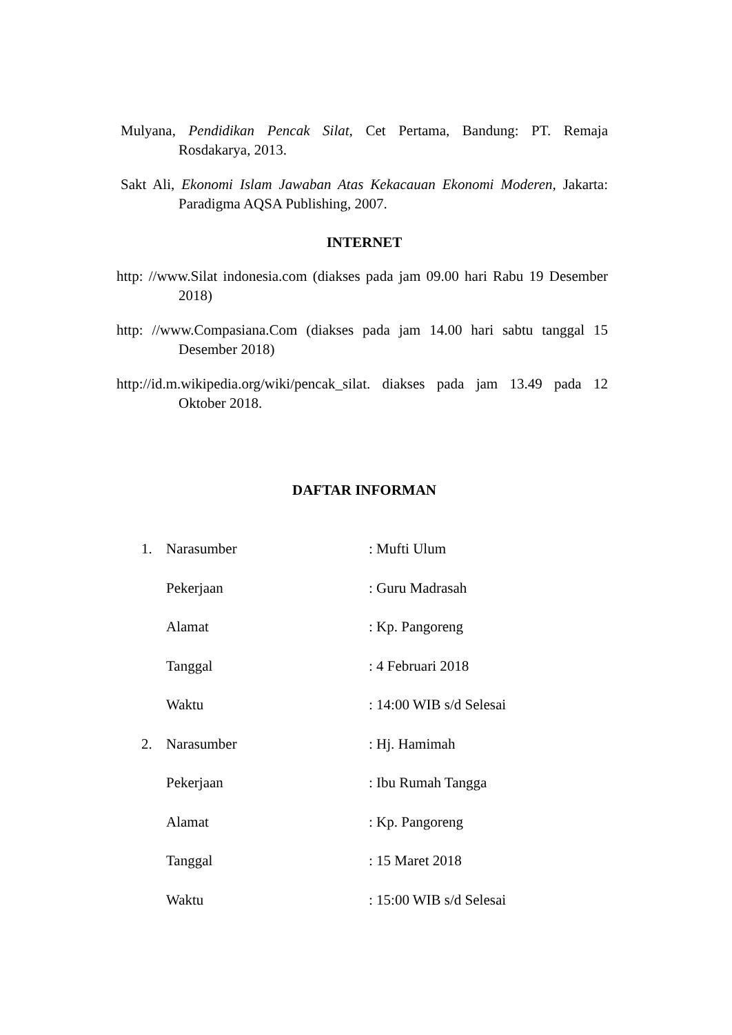Mulyana, Pendidikan Pencak Silat, Cet Pertama, Bandung: PT. Remaja Rosdakarya, 2013.
Sakt Ali, Ekonomi Islam Jawaban Atas Kekacauan Ekonomi Moderen, Jakarta: Paradigma AQSA Publishing, 2007.
INTERNET
http: //www.Silat indonesia.com (diakses pada jam 09.00 hari Rabu 19 Desember 2018)
http: //www.Compasiana.Com (diakses pada jam 14.00 hari sabtu tanggal 15 Desember 2018)
http://id.m.wikipedia.org/wiki/pencak_silat. diakses pada jam 13.49 pada 12 Oktober 2018.
DAFTAR INFORMAN
| 1. | Narasumber | : Mufti Ulum |
| | Pekerjaan | : Guru Madrasah |
| | Alamat | : Kp. Pangoreng |
| | Tanggal | : 4 Februari 2018 |
| | Waktu | : 14:00 WIB s/d Selesai |
| 2. | Narasumber | : Hj. Hamimah |
| | Pekerjaan | : Ibu Rumah Tangga |
| | Alamat | : Kp. Pangoreng |
| | Tanggal | : 15 Maret 2018 |
| | Waktu | : 15:00 WIB s/d Selesai |